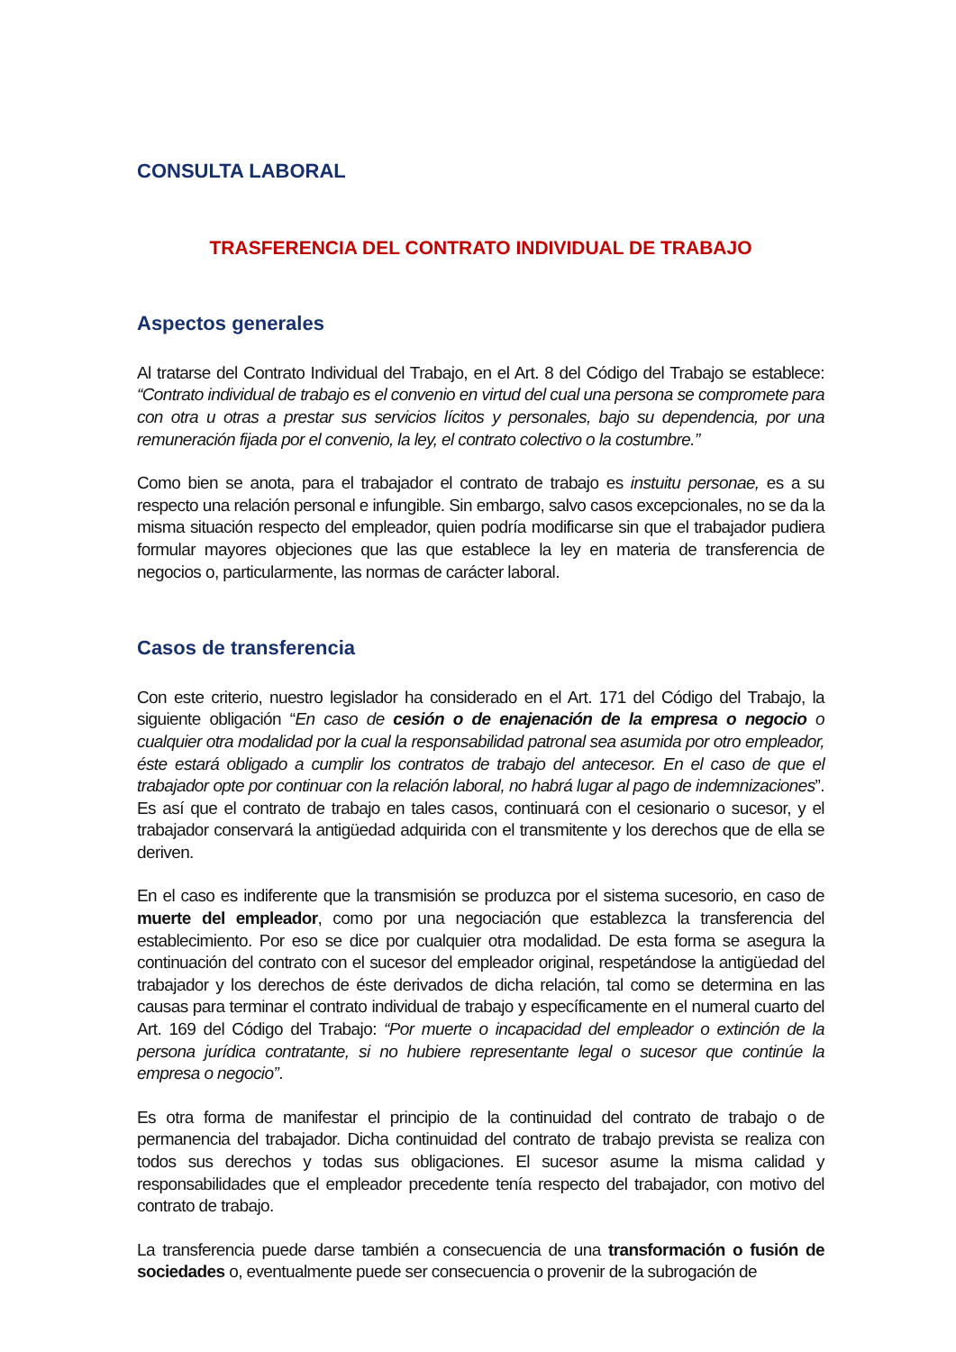CONSULTA LABORAL
TRASFERENCIA DEL CONTRATO INDIVIDUAL DE TRABAJO
Aspectos generales
Al tratarse del Contrato Individual del Trabajo, en el Art. 8 del Código del Trabajo se establece: “Contrato individual de trabajo es el convenio en virtud del cual una persona se compromete para con otra u otras a prestar sus servicios lícitos y personales, bajo su dependencia, por una remuneración fijada por el convenio, la ley, el contrato colectivo o la costumbre.”
Como bien se anota, para el trabajador el contrato de trabajo es instuitu personae, es a su respecto una relación personal e infungible. Sin embargo, salvo casos excepcionales, no se da la misma situación respecto del empleador, quien podría modificarse sin que el trabajador pudiera formular mayores objeciones que las que establece la ley en materia de transferencia de negocios o, particularmente, las normas de carácter laboral.
Casos de transferencia
Con este criterio, nuestro legislador ha considerado en el Art. 171 del Código del Trabajo, la siguiente obligación “En caso de cesión o de enajenación de la empresa o negocio o cualquier otra modalidad por la cual la responsabilidad patronal sea asumida por otro empleador, éste estará obligado a cumplir los contratos de trabajo del antecesor. En el caso de que el trabajador opte por continuar con la relación laboral, no habrá lugar al pago de indemnizaciones”. Es así que el contrato de trabajo en tales casos, continuará con el cesionario o sucesor, y el trabajador conservará la antigüedad adquirida con el transmitente y los derechos que de ella se deriven.
En el caso es indiferente que la transmisión se produzca por el sistema sucesorio, en caso de muerte del empleador, como por una negociación que establezca la transferencia del establecimiento. Por eso se dice por cualquier otra modalidad. De esta forma se asegura la continuación del contrato con el sucesor del empleador original, respetándose la antigüedad del trabajador y los derechos de éste derivados de dicha relación, tal como se determina en las causas para terminar el contrato individual de trabajo y específicamente en el numeral cuarto del Art. 169 del Código del Trabajo: “Por muerte o incapacidad del empleador o extinción de la persona jurídica contratante, si no hubiere representante legal o sucesor que continúe la empresa o negocio”.
Es otra forma de manifestar el principio de la continuidad del contrato de trabajo o de permanencia del trabajador. Dicha continuidad del contrato de trabajo prevista se realiza con todos sus derechos y todas sus obligaciones. El sucesor asume la misma calidad y responsabilidades que el empleador precedente tenía respecto del trabajador, con motivo del contrato de trabajo.
La transferencia puede darse también a consecuencia de una transformación o fusión de sociedades o, eventualmente puede ser consecuencia o provenir de la subrogación de